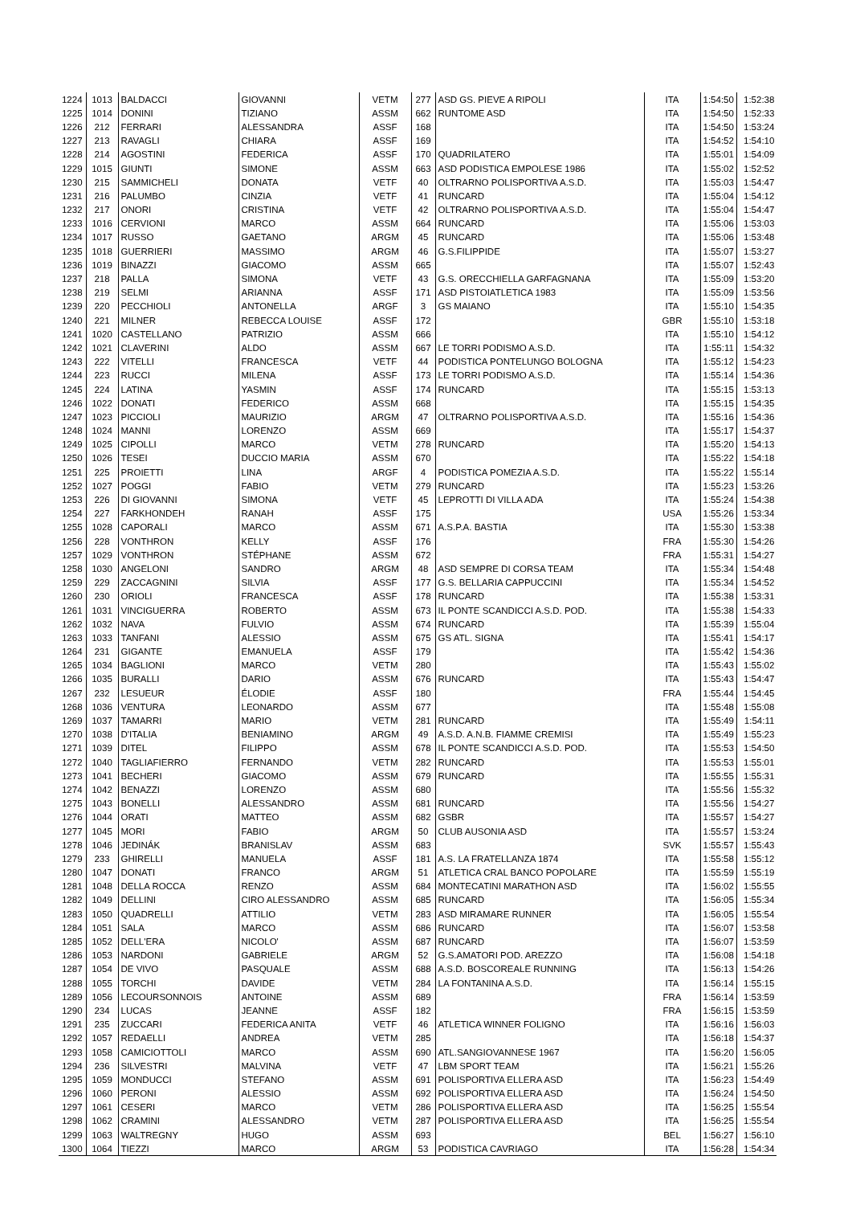| 1224 | 1013 | BALDACCI | GIOVANNI | VETM | 277 | ASD GS. PIEVE A RIPOLI | ITA | 1:54:50 | 1:52:38 |
| 1225 | 1014 | DONINI | TIZIANO | ASSM | 662 | RUNTOME ASD | ITA | 1:54:50 | 1:52:33 |
| 1226 | 212 | FERRARI | ALESSANDRA | ASSF | 168 | | ITA | 1:54:50 | 1:53:24 |
| 1227 | 213 | RAVAGLI | CHIARA | ASSF | 169 | | ITA | 1:54:52 | 1:54:10 |
| 1228 | 214 | AGOSTINI | FEDERICA | ASSF | 170 | QUADRILATERO | ITA | 1:55:01 | 1:54:09 |
| 1229 | 1015 | GIUNTI | SIMONE | ASSM | 663 | ASD PODISTICA EMPOLESE 1986 | ITA | 1:55:02 | 1:52:52 |
| 1230 | 215 | SAMMICHELI | DONATA | VETF | 40 | OLTRARNO POLISPORTIVA A.S.D. | ITA | 1:55:03 | 1:54:47 |
| 1231 | 216 | PALUMBO | CINZIA | VETF | 41 | RUNCARD | ITA | 1:55:04 | 1:54:12 |
| 1232 | 217 | ONORI | CRISTINA | VETF | 42 | OLTRARNO POLISPORTIVA A.S.D. | ITA | 1:55:04 | 1:54:47 |
| 1233 | 1016 | CERVIONI | MARCO | ASSM | 664 | RUNCARD | ITA | 1:55:06 | 1:53:03 |
| 1234 | 1017 | RUSSO | GAETANO | ARGM | 45 | RUNCARD | ITA | 1:55:06 | 1:53:48 |
| 1235 | 1018 | GUERRIERI | MASSIMO | ARGM | 46 | G.S.FILIPPIDE | ITA | 1:55:07 | 1:53:27 |
| 1236 | 1019 | BINAZZI | GIACOMO | ASSM | 665 | | ITA | 1:55:07 | 1:52:43 |
| 1237 | 218 | PALLA | SIMONA | VETF | 43 | G.S. ORECCHIELLA GARFAGNANA | ITA | 1:55:09 | 1:53:20 |
| 1238 | 219 | SELMI | ARIANNA | ASSF | 171 | ASD PISTOIATLETICA 1983 | ITA | 1:55:09 | 1:53:56 |
| 1239 | 220 | PECCHIOLI | ANTONELLA | ARGF | 3 | GS MAIANO | ITA | 1:55:10 | 1:54:35 |
| 1240 | 221 | MILNER | REBECCA LOUISE | ASSF | 172 | | GBR | 1:55:10 | 1:53:18 |
| 1241 | 1020 | CASTELLANO | PATRIZIO | ASSM | 666 | | ITA | 1:55:10 | 1:54:12 |
| 1242 | 1021 | CLAVERINI | ALDO | ASSM | 667 | LE TORRI PODISMO A.S.D. | ITA | 1:55:11 | 1:54:32 |
| 1243 | 222 | VITELLI | FRANCESCA | VETF | 44 | PODISTICA PONTELUNGO BOLOGNA | ITA | 1:55:12 | 1:54:23 |
| 1244 | 223 | RUCCI | MILENA | ASSF | 173 | LE TORRI PODISMO A.S.D. | ITA | 1:55:14 | 1:54:36 |
| 1245 | 224 | LATINA | YASMIN | ASSF | 174 | RUNCARD | ITA | 1:55:15 | 1:53:13 |
| 1246 | 1022 | DONATI | FEDERICO | ASSM | 668 | | ITA | 1:55:15 | 1:54:35 |
| 1247 | 1023 | PICCIOLI | MAURIZIO | ARGM | 47 | OLTRARNO POLISPORTIVA A.S.D. | ITA | 1:55:16 | 1:54:36 |
| 1248 | 1024 | MANNI | LORENZO | ASSM | 669 | | ITA | 1:55:17 | 1:54:37 |
| 1249 | 1025 | CIPOLLI | MARCO | VETM | 278 | RUNCARD | ITA | 1:55:20 | 1:54:13 |
| 1250 | 1026 | TESEI | DUCCIO MARIA | ASSM | 670 | | ITA | 1:55:22 | 1:54:18 |
| 1251 | 225 | PROIETTI | LINA | ARGF | 4 | PODISTICA POMEZIA A.S.D. | ITA | 1:55:22 | 1:55:14 |
| 1252 | 1027 | POGGI | FABIO | VETM | 279 | RUNCARD | ITA | 1:55:23 | 1:53:26 |
| 1253 | 226 | DI GIOVANNI | SIMONA | VETF | 45 | LEPROTTI DI VILLA ADA | ITA | 1:55:24 | 1:54:38 |
| 1254 | 227 | FARKHONDEH | RANAH | ASSF | 175 | | USA | 1:55:26 | 1:53:34 |
| 1255 | 1028 | CAPORALI | MARCO | ASSM | 671 | A.S.P.A. BASTIA | ITA | 1:55:30 | 1:53:38 |
| 1256 | 228 | VONTHRON | KELLY | ASSF | 176 | | FRA | 1:55:30 | 1:54:26 |
| 1257 | 1029 | VONTHRON | STÉPHANE | ASSM | 672 | | FRA | 1:55:31 | 1:54:27 |
| 1258 | 1030 | ANGELONI | SANDRO | ARGM | 48 | ASD SEMPRE DI CORSA TEAM | ITA | 1:55:34 | 1:54:48 |
| 1259 | 229 | ZACCAGNINI | SILVIA | ASSF | 177 | G.S. BELLARIA CAPPUCCINI | ITA | 1:55:34 | 1:54:52 |
| 1260 | 230 | ORIOLI | FRANCESCA | ASSF | 178 | RUNCARD | ITA | 1:55:38 | 1:53:31 |
| 1261 | 1031 | VINCIGUERRA | ROBERTO | ASSM | 673 | IL PONTE SCANDICCI A.S.D. POD. | ITA | 1:55:38 | 1:54:33 |
| 1262 | 1032 | NAVA | FULVIO | ASSM | 674 | RUNCARD | ITA | 1:55:39 | 1:55:04 |
| 1263 | 1033 | TANFANI | ALESSIO | ASSM | 675 | GS ATL. SIGNA | ITA | 1:55:41 | 1:54:17 |
| 1264 | 231 | GIGANTE | EMANUELA | ASSF | 179 | | ITA | 1:55:42 | 1:54:36 |
| 1265 | 1034 | BAGLIONI | MARCO | VETM | 280 | | ITA | 1:55:43 | 1:55:02 |
| 1266 | 1035 | BURALLI | DARIO | ASSM | 676 | RUNCARD | ITA | 1:55:43 | 1:54:47 |
| 1267 | 232 | LESUEUR | ÉLODIE | ASSF | 180 | | FRA | 1:55:44 | 1:54:45 |
| 1268 | 1036 | VENTURA | LEONARDO | ASSM | 677 | | ITA | 1:55:48 | 1:55:08 |
| 1269 | 1037 | TAMARRI | MARIO | VETM | 281 | RUNCARD | ITA | 1:55:49 | 1:54:11 |
| 1270 | 1038 | D'ITALIA | BENIAMINO | ARGM | 49 | A.S.D. A.N.B. FIAMME CREMISI | ITA | 1:55:49 | 1:55:23 |
| 1271 | 1039 | DITEL | FILIPPO | ASSM | 678 | IL PONTE SCANDICCI A.S.D. POD. | ITA | 1:55:53 | 1:54:50 |
| 1272 | 1040 | TAGLIAFIERRO | FERNANDO | VETM | 282 | RUNCARD | ITA | 1:55:53 | 1:55:01 |
| 1273 | 1041 | BECHERI | GIACOMO | ASSM | 679 | RUNCARD | ITA | 1:55:55 | 1:55:31 |
| 1274 | 1042 | BENAZZI | LORENZO | ASSM | 680 | | ITA | 1:55:56 | 1:55:32 |
| 1275 | 1043 | BONELLI | ALESSANDRO | ASSM | 681 | RUNCARD | ITA | 1:55:56 | 1:54:27 |
| 1276 | 1044 | ORATI | MATTEO | ASSM | 682 | GSBR | ITA | 1:55:57 | 1:54:27 |
| 1277 | 1045 | MORI | FABIO | ARGM | 50 | CLUB AUSONIA ASD | ITA | 1:55:57 | 1:53:24 |
| 1278 | 1046 | JEDINÁK | BRANISLAV | ASSM | 683 | | SVK | 1:55:57 | 1:55:43 |
| 1279 | 233 | GHIRELLI | MANUELA | ASSF | 181 | A.S. LA FRATELLANZA 1874 | ITA | 1:55:58 | 1:55:12 |
| 1280 | 1047 | DONATI | FRANCO | ARGM | 51 | ATLETICA CRAL BANCO POPOLARE | ITA | 1:55:59 | 1:55:19 |
| 1281 | 1048 | DELLA ROCCA | RENZO | ASSM | 684 | MONTECATINI MARATHON ASD | ITA | 1:56:02 | 1:55:55 |
| 1282 | 1049 | DELLINI | CIRO ALESSANDRO | ASSM | 685 | RUNCARD | ITA | 1:56:05 | 1:55:34 |
| 1283 | 1050 | QUADRELLI | ATTILIO | VETM | 283 | ASD MIRAMARE RUNNER | ITA | 1:56:05 | 1:55:54 |
| 1284 | 1051 | SALA | MARCO | ASSM | 686 | RUNCARD | ITA | 1:56:07 | 1:53:58 |
| 1285 | 1052 | DELL'ERA | NICOLO' | ASSM | 687 | RUNCARD | ITA | 1:56:07 | 1:53:59 |
| 1286 | 1053 | NARDONI | GABRIELE | ARGM | 52 | G.S.AMATORI POD. AREZZO | ITA | 1:56:08 | 1:54:18 |
| 1287 | 1054 | DE VIVO | PASQUALE | ASSM | 688 | A.S.D. BOSCOREALE RUNNING | ITA | 1:56:13 | 1:54:26 |
| 1288 | 1055 | TORCHI | DAVIDE | VETM | 284 | LA FONTANINA A.S.D. | ITA | 1:56:14 | 1:55:15 |
| 1289 | 1056 | LECOURSONNOIS | ANTOINE | ASSM | 689 | | FRA | 1:56:14 | 1:53:59 |
| 1290 | 234 | LUCAS | JEANNE | ASSF | 182 | | FRA | 1:56:15 | 1:53:59 |
| 1291 | 235 | ZUCCARI | FEDERICA ANITA | VETF | 46 | ATLETICA WINNER FOLIGNO | ITA | 1:56:16 | 1:56:03 |
| 1292 | 1057 | REDAELLI | ANDREA | VETM | 285 | | ITA | 1:56:18 | 1:54:37 |
| 1293 | 1058 | CAMICIOTTOLI | MARCO | ASSM | 690 | ATL.SANGIOVANNESE 1967 | ITA | 1:56:20 | 1:56:05 |
| 1294 | 236 | SILVESTRI | MALVINA | VETF | 47 | LBM SPORT TEAM | ITA | 1:56:21 | 1:55:26 |
| 1295 | 1059 | MONDUCCI | STEFANO | ASSM | 691 | POLISPORTIVA ELLERA ASD | ITA | 1:56:23 | 1:54:49 |
| 1296 | 1060 | PERONI | ALESSIO | ASSM | 692 | POLISPORTIVA ELLERA ASD | ITA | 1:56:24 | 1:54:50 |
| 1297 | 1061 | CESERI | MARCO | VETM | 286 | POLISPORTIVA ELLERA ASD | ITA | 1:56:25 | 1:55:54 |
| 1298 | 1062 | CRAMINI | ALESSANDRO | VETM | 287 | POLISPORTIVA ELLERA ASD | ITA | 1:56:25 | 1:55:54 |
| 1299 | 1063 | WALTREGNY | HUGO | ASSM | 693 | | BEL | 1:56:27 | 1:56:10 |
| 1300 | 1064 | TIEZZI | MARCO | ARGM | 53 | PODISTICA CAVRIAGO | ITA | 1:56:28 | 1:54:34 |